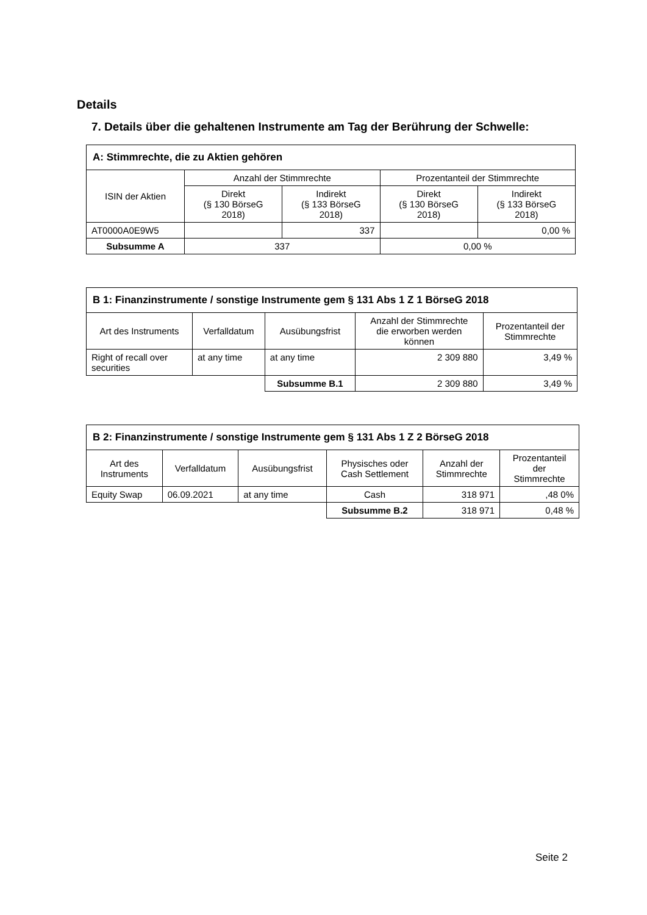Details
7. Details über die gehaltenen Instrumente am Tag der Berührung der Schwelle:
| A: Stimmrechte, die zu Aktien gehören | | | | |
| ISIN der Aktien | Anzahl der Stimmrechte | | Prozentanteil der Stimmrechte | |
| | Direkt (§ 130 BörseG 2018) | Indirekt (§ 133 BörseG 2018) | Direkt (§ 130 BörseG 2018) | Indirekt (§ 133 BörseG 2018) |
| AT0000A0E9W5 | | 337 | | 0,00 % |
| Subsumme A | 337 | | 0,00 % | |
| B 1: Finanzinstrumente / sonstige Instrumente gem § 131 Abs 1 Z 1 BörseG 2018 | | | | |
| Art des Instruments | Verfalldatum | Ausübungsfrist | Anzahl der Stimmrechte die erworben werden können | Prozentanteil der Stimmrechte |
| Right of recall over securities | at any time | at any time | 2 309 880 | 3,49 % |
| | | Subsumme B.1 | 2 309 880 | 3,49 % |
| B 2: Finanzinstrumente / sonstige Instrumente gem § 131 Abs 1 Z 2 BörseG 2018 | | | | | |
| Art des Instruments | Verfalldatum | Ausübungsfrist | Physisches oder Cash Settlement | Anzahl der Stimmrechte | Prozentanteil der Stimmrechte |
| Equity Swap | 06.09.2021 | at any time | Cash | 318 971 | ,48 0% |
| | | | Subsumme B.2 | 318 971 | 0,48 % |
Seite 2